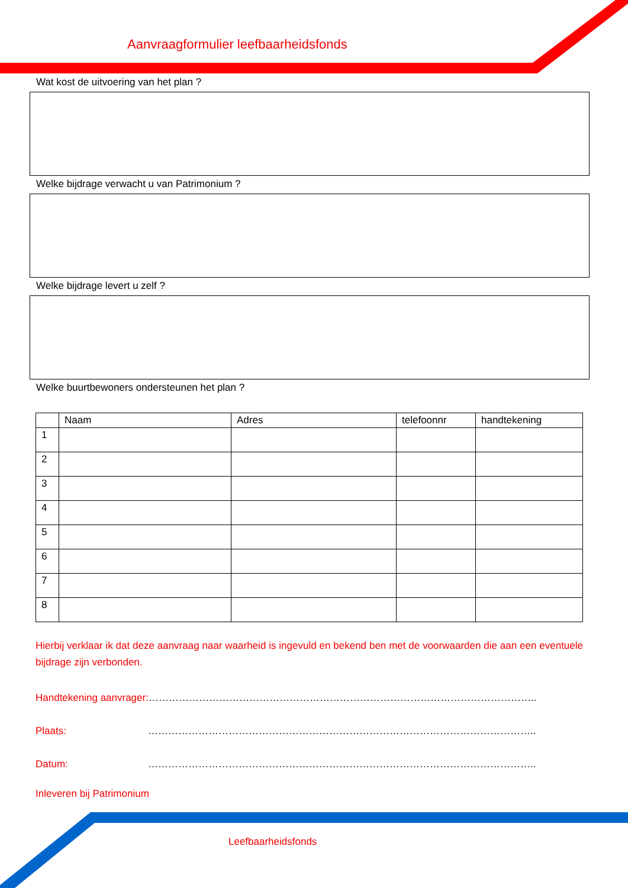Aanvraagformulier leefbaarheidsfonds
Wat kost de uitvoering van het plan ?
Welke bijdrage verwacht u van Patrimonium ?
Welke bijdrage levert u zelf ?
Welke buurtbewoners ondersteunen het plan ?
| | Naam | Adres | telefoonnr | handtekening |
| --- | --- | --- | --- | --- |
| 1 | | | | |
| 2 | | | | |
| 3 | | | | |
| 4 | | | | |
| 5 | | | | |
| 6 | | | | |
| 7 | | | | |
| 8 | | | | |
Hierbij verklaar ik dat deze aanvraag naar waarheid is ingevuld en bekend ben met de voorwaarden die aan een eventuele bijdrage zijn verbonden.
Handtekening aanvrager: ……………………………………………………………………………………………………..
Plaats: ……………………………………………………………………………………………………..
Datum: ……………………………………………………………………………………………………..
Inleveren bij Patrimonium
Leefbaarheidsfonds